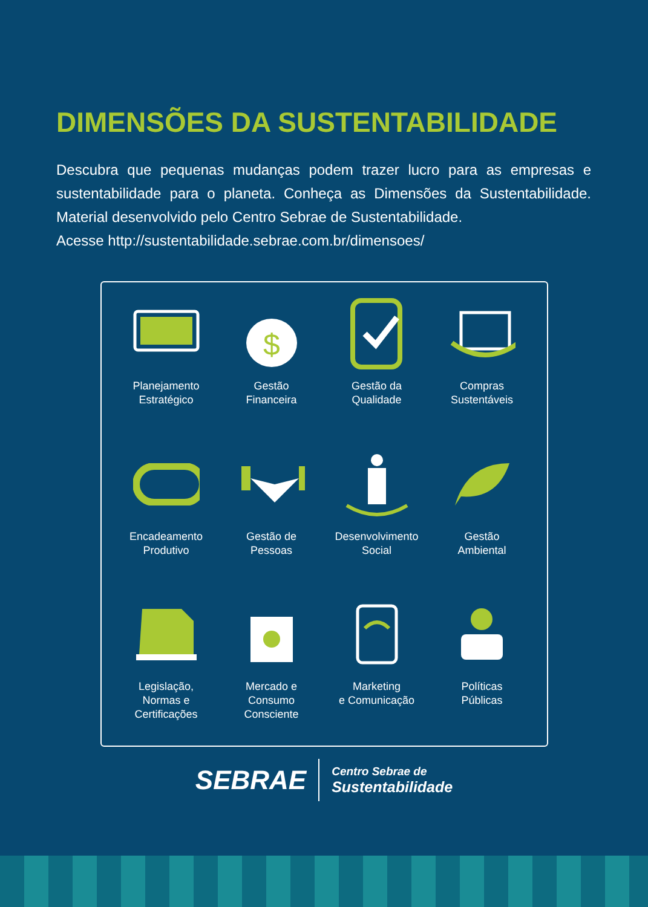DIMENSÕES DA SUSTENTABILIDADE
Descubra que pequenas mudanças podem trazer lucro para as empresas e sustentabilidade para o planeta. Conheça as Dimensões da Sustentabilidade. Material desenvolvido pelo Centro Sebrae de Sustentabilidade.
Acesse http://sustentabilidade.sebrae.com.br/dimensoes/
Planejamento
Estratégico
$
Gestão
Financeira
Gestão da
Qualidade
Compras
Sustentáveis
Encadeamento
Produtivo
Gestão de
Pessoas
Desenvolvimento
Social
Gestão
Ambiental
Legislação,
Normas e
Certificações
Mercado e
Consumo
Consciente
Marketing
e Comunicação
Políticas
Públicas
SEBRAE
Centro Sebrae de
Sustentabilidade